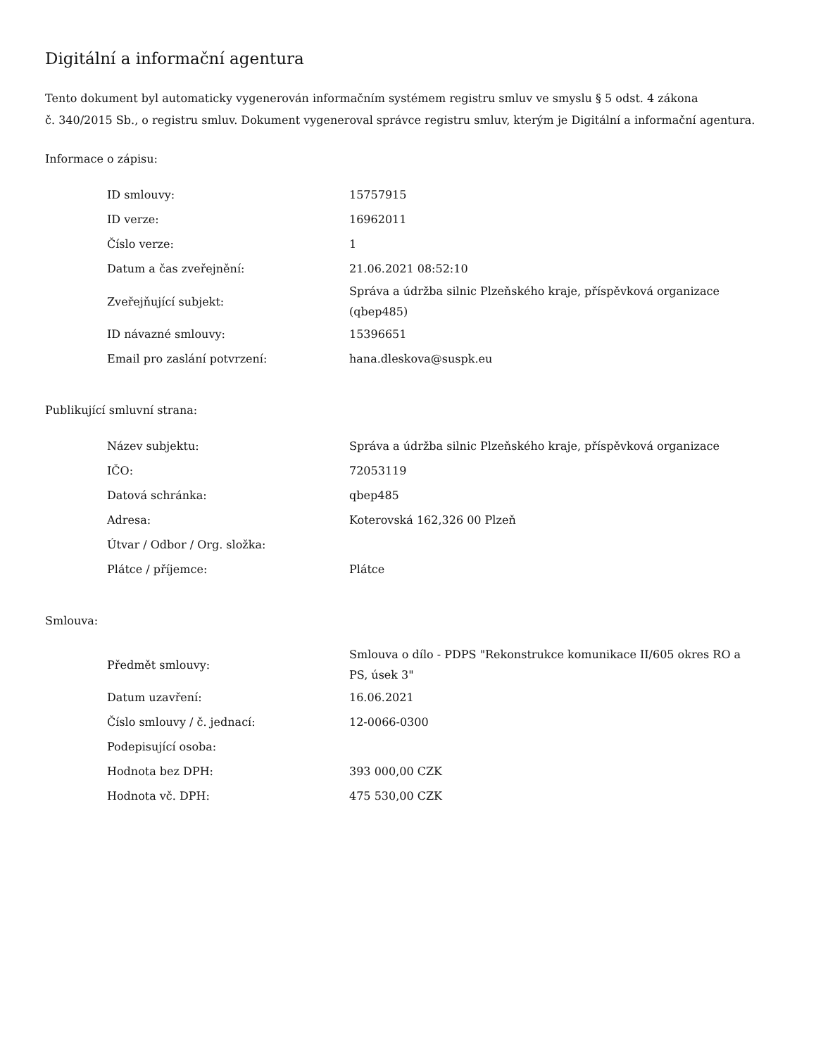Digitální a informační agentura
Tento dokument byl automaticky vygenerován informačním systémem registru smluv ve smyslu § 5 odst. 4 zákona
č. 340/2015 Sb., o registru smluv. Dokument vygeneroval správce registru smluv, kterým je Digitální a informační agentura.
Informace o zápisu:
| ID smlouvy: | 15757915 |
| ID verze: | 16962011 |
| Číslo verze: | 1 |
| Datum a čas zveřejnění: | 21.06.2021 08:52:10 |
| Zveřejňující subjekt: | Správa a údržba silnic Plzeňského kraje, příspěvková organizace (qbep485) |
| ID návazné smlouvy: | 15396651 |
| Email pro zaslání potvrzení: | hana.dleskova@suspk.eu |
Publikující smluvní strana:
| Název subjektu: | Správa a údržba silnic Plzeňského kraje, příspěvková organizace |
| IČO: | 72053119 |
| Datová schránka: | qbep485 |
| Adresa: | Koterovská 162,326 00 Plzeň |
| Útvar / Odbor / Org. složka: | |
| Plátce / příjemce: | Plátce |
Smlouva:
| Předmět smlouvy: | Smlouva o dílo - PDPS "Rekonstrukce komunikace II/605 okres RO a PS, úsek 3" |
| Datum uzavření: | 16.06.2021 |
| Číslo smlouvy / č. jednací: | 12-0066-0300 |
| Podepisující osoba: | |
| Hodnota bez DPH: | 393 000,00 CZK |
| Hodnota vč. DPH: | 475 530,00 CZK |